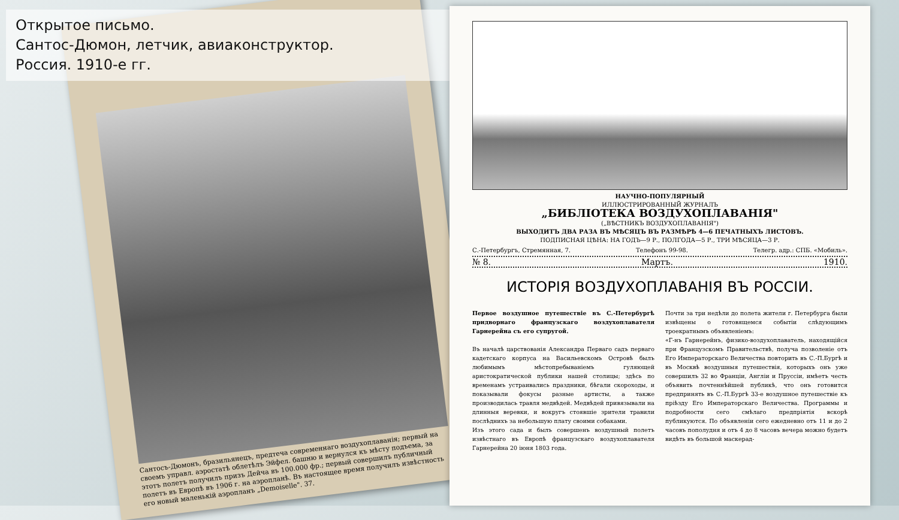Сантосъ-Дюмонъ, бразильянецъ, предтеча современнаго воздухоплаванія; первый на своемъ управл. аэростатѣ облетѣлъ Эйфел. башню и вернулся къ мѣсту подъема, за этотъ полетъ получилъ призъ Дейча въ 100.000 фр.; первый совершилъ публичный полетъ въ Европѣ въ 1906 г. на аэропланѣ. Въ настоящее время получилъ извѣстность его новый маленькій аэропланъ „Demoiselle". 37.
Открытое письмо.
Сантос-Дюмон, летчик, авиаконструктор.
Россия. 1910-е гг.
НАУЧНО-ПОПУЛЯРНЫЙ
ИЛЛЮСТРИРОВАННЫЙ ЖУРНАЛЪ
„БИБЛІОТЕКА ВОЗДУХОПЛАВАНІЯ"
(„ВѢСТНИКЪ ВОЗДУХОПЛАВАНІЯ")
ВЫХОДИТЪ ДВА РАЗА ВЪ МѢСЯЦЪ ВЪ РАЗМѢРѢ 4—6 ПЕЧАТНЫХЪ ЛИСТОВЪ.
ПОДПИСНАЯ ЦѢНА: НА ГОДЪ—9 Р., ПОЛГОДА—5 Р., ТРИ МѢСЯЦА—3 Р.
С.-Петербургъ, Стремянная, 7. Телефонъ 99-98. Телегр. адр.: СПБ. «Мобиль».
№ 8. Мартъ. 1910.
ИСТОРІЯ ВОЗДУХОПЛАВАНІЯ ВЪ РОССІИ.
Первое воздушное путешествіе въ С.-Петербургѣ придворнаго французскаго воздухоплавателя Гарнерейна съ его супругой.
Въ началѣ царствованія Александра Перваго садъ перваго кадетскаго корпуса на Васильевскомъ Островѣ былъ любимымъ мѣстопребываніемъ гуляющей аристократической публики нашей столицы; здѣсь по временамъ устраивались праздники, бѣгали скороходы, и показывали фокусы разные артисты, а также производилась травля медвѣдей. Медвѣдей привязывали на длинныя веревки, и вокругъ стоявшіе зрители травили послѣднихъ за небольшую плату своими собаками.
Изъ этого сада и былъ совершенъ воздушный полетъ извѣстнаго въ Европѣ французскаго воздухоплавателя Гарнерейна 20 іюня 1803 года.
Почти за три недѣли до полета жители г. Петербурга были извѣщены о готовящемся событіи слѣдующимъ троекратнымъ объявленіемъ:
«Г-нъ Гарнерейнъ, физико-воздухоплаватель, находящійся при Французскомъ Правительствѣ, получа позволеніе отъ Его Императорскаго Величества повторить въ С.-П.Бургѣ и въ Москвѣ воздушныя путешествія, которыхъ онъ уже совершилъ 32 во Франціи, Англіи и Пруссіи, имѣетъ честь объявить почтеннѣйшей публикѣ, что онъ готовится предпринять въ С.-П.Бургѣ 33-е воздушное путешествіе къ пріѣзду Его Императорскаго Величества. Программы и подробности сего смѣлаго предпріятія вскорѣ публикуются. По объявленіи сего ежедневно отъ 11 и до 2 часовъ пополудня и отъ 4 до 8 часовъ вечера можно будетъ видѣть въ большой маскерад-